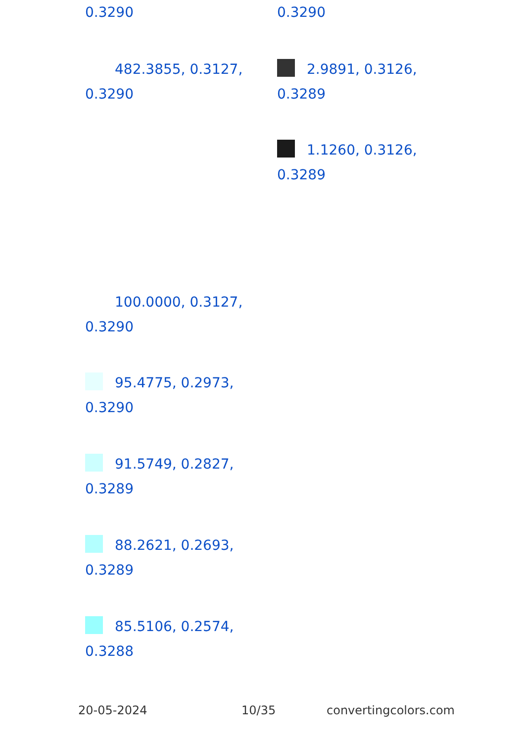0.3290 0.3290
482.3855, 0.3127, 0.3290
2.9891, 0.3126, 0.3289
1.1260, 0.3126, 0.3289
100.0000, 0.3127, 0.3290
95.4775, 0.2973, 0.3290
91.5749, 0.2827, 0.3289
88.2621, 0.2693, 0.3289
85.5106, 0.2574, 0.3288
20-05-2024 10/35 convertingcolors.com